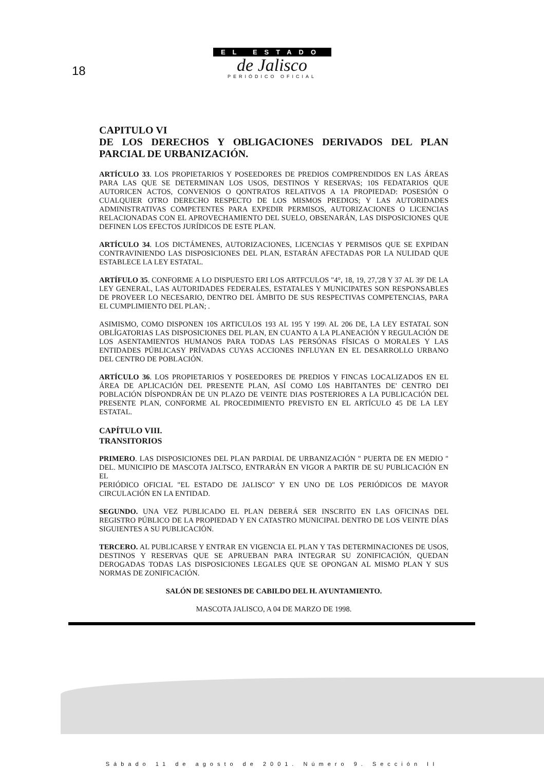EL ESTADO
de Jalisco
PERIÓDICO OFICIAL
18
CAPITULO VI
DE LOS DERECHOS Y OBLIGACIONES DERIVADOS DEL PLAN PARCIAL DE URBANIZACIÓN.
ARTÍCULO 33. LOS PROPIETARIOS Y POSEEDORES DE PREDIOS COMPRENDIDOS EN LAS ÁREAS PARA LAS QUE SE DETERMINAN LOS USOS, DESTINOS Y RESERVAS; 10S FEDATARIOS QUE AUTORICEN ACTOS, CONVENIOS O QONTRATOS RELATIVOS A 1A PROPIEDAD: POSESIÓN O CUALQUIER OTRO DERECHO RESPECTO DE LOS MISMOS PREDIOS; Y LAS AUTORIDADES ADMINISTRATIVAS COMPETENTES PARA EXPEDIR PERMISOS, AUTORIZACIONES O LICENCIAS RELACIONADAS CON EL APROVECHAMIENTO DEL SUELO, OBSENARÁN, LAS DISPOSICIONES QUE DEFINEN LOS EFECTOS JURÍDICOS DE ESTE PLAN.
ARTÍCULO 34. LOS DICTÁMENES, AUTORIZACIONES, LICENCIAS Y PERMISOS QUE SE EXPIDAN CONTRAVINIENDO LAS DISPOSICIONES DEL PLAN, ESTARÁN AFECTADAS POR LA NULIDAD QUE ESTABLECE LA LEY ESTATAL.
ARTÍFULO 35. CONFORME A LO DISPUESTO ERI LOS ARTFCULOS "4°, 18, 19, 27,'28 Y 37 AL 39' DE LA LEY GENERAL, LAS AUTORIDADES FEDERALES, ESTATALES Y MUNICIPATES SON RESPONSABLES DE PROVEER LO NECESARIO, DENTRO DEL ÁMBITO DE SUS RESPECTIVAS COMPETENCIAS, PARA EL CUMPLIMIENTO DEL PLAN; .
ASIMISMO, COMO DISPONEN 10S ARTICULOS 193 AL 195 Y 199\ AL 206 DE, LA LEY ESTATAL SON OBLÍGATORIAS LAS DISPOSICIONES DEL PLAN, EN CUANTO A LA PLANEACIÓN Y REGULACIÓN DE LOS ASENTAMIENTOS HUMANOS PARA TODAS LAS PERSÓNAS FÍSICAS O MORALES Y LAS ENTIDADES PÚBLICASY PRÍVADAS CUYAS ACCIONES INFLUYAN EN EL DESARROLLO URBANO DEL CENTRO DE POBLACIÓN.
ARTÍCULO 36. LOS PROPIETARIOS Y POSEEDORES DE PREDIOS Y FINCAS LOCALIZADOS EN EL ÁREA DE APLICACIÓN DEL PRESENTE PLAN, ASÍ COMO L0S HABITANTES DE' CENTRO DEI POBLACIÓN DÍSPONDRÁN DE UN PLAZO DE VEINTE DIAS POSTERIORES A LA PUBLICACIÓN DEL PRESENTE PLAN, CONFORME AL PROCEDIMIENTO PREVISTO EN EL ARTÍCULO 45 DE LA LEY ESTATAL.
CAPÍTULO VIII.
TRANSITORIOS
PRIMERO. LAS DISPOSICIONES DEL PLAN PARDIAL DE URBANIZACIÓN " PUERTA DE EN MEDIO " DEL. MUNICIPIO DE MASCOTA JALTSCO, ENTRARÁN EN VIGOR A PARTIR DE SU PUBLICACIÓN EN EL
PERIÓDICO OFICIAL "EL ESTADO DE JALISCO" Y EN UNO DE LOS PERIÓDICOS DE MAYOR CIRCULACIÓN EN LA ENTIDAD.
SEGUNDO. UNA VEZ PUBLICADO EL PLAN DEBERÁ SER INSCRITO EN LAS OFICINAS DEL REGISTRO PÚBLICO DE LA PROPIEDAD Y EN CATASTRO MUNICIPAL DENTRO DE LOS VEINTE DÍAS SIGUIENTES A SU PUBLICACIÓN.
TERCERO. AL PUBLICARSE Y ENTRAR EN VIGENCIA EL PLAN Y TAS DETERMINACIONES DE USOS, DESTINOS Y RESERVAS QUE SE APRUEBAN PARA INTEGRAR SU ZONIFICACIÓN, QUEDAN DEROGADAS TODAS LAS DISPOSICIONES LEGALES QUE SE OPONGAN AL MISMO PLAN Y SUS NORMAS DE ZONIFICACIÓN.
SALÓN DE SESIONES DE CABILDO DEL H. AYUNTAMIENTO.
MASCOTA JALISCO, A 04 DE MARZO DE 1998.
Sábado 11 de agosto de 2001. Número 9. Sección II